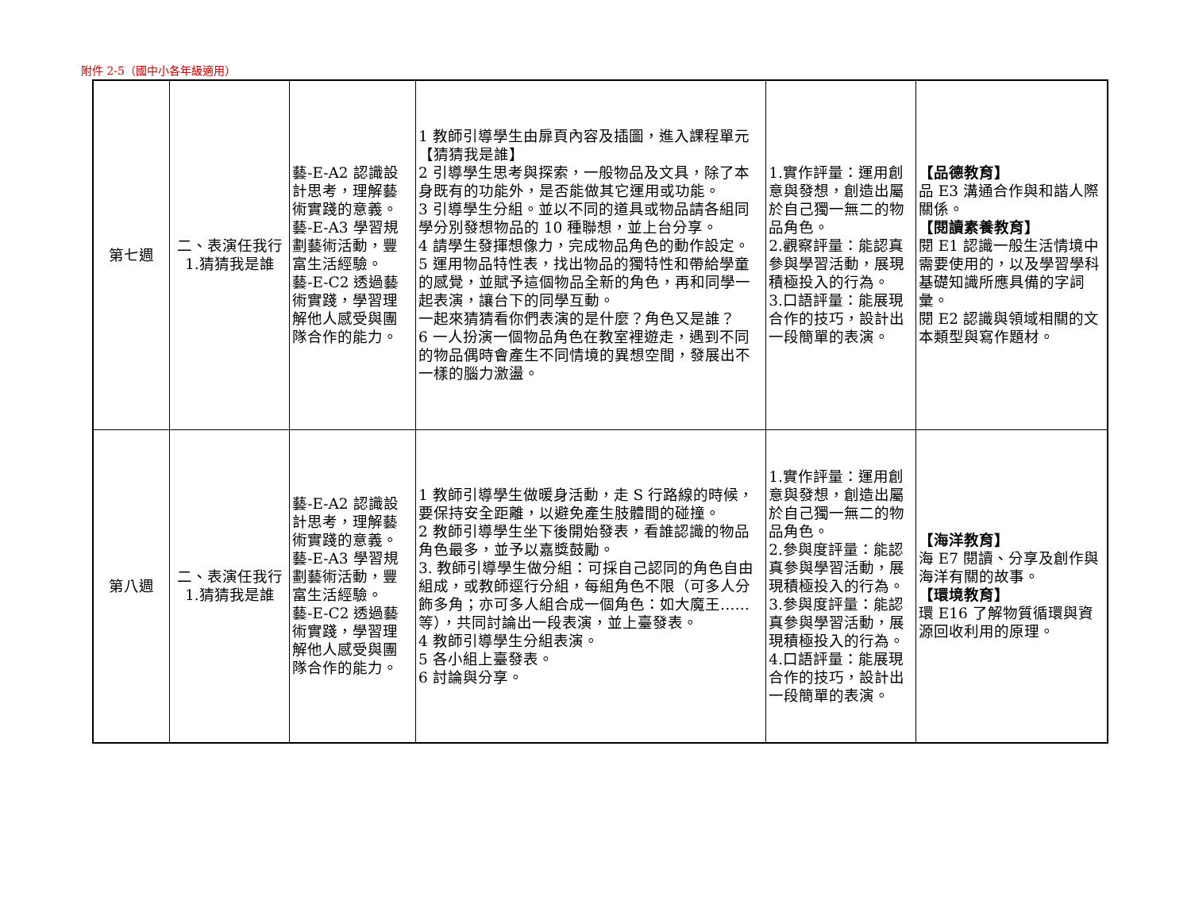附件 2-5（國中小各年級適用）
| 第七週 | 二、表演任我行 1.猜猜我是誰 | 藝-E-A2 認識設計思考，理解藝術實踐的意義。 藝-E-A3 學習規劃藝術活動，豐富生活經驗。 藝-E-C2 透過藝術實踐，學習理解他人感受與團隊合作的能力。 | 1 教師引導學生由扉頁內容及插圖，進入課程單元【猜猜我是誰】 2 引導學生思考與探索，一般物品及文具，除了本身既有的功能外，是否能做其它運用或功能。 3 引導學生分組。並以不同的道具或物品請各組同學分別發想物品的 10 種聯想，並上台分享。 4 請學生發揮想像力，完成物品角色的動作設定。 5 運用物品特性表，找出物品的獨特性和帶給學童的感覺，並賦予這個物品全新的角色，再和同學一起表演，讓台下的同學互動。 一起來猜猜看你們表演的是什麼？角色又是誰？ 6 一人扮演一個物品角色在教室裡遊走，遇到不同的物品偶時會產生不同情境的異想空間，發展出不一樣的腦力激盪。 | 1.實作評量：運用創意與發想，創造出屬於自己獨一無二的物品角色。 2.觀察評量：能認真參與學習活動，展現積極投入的行為。 3.口語評量：能展現合作的技巧，設計出一段簡單的表演。 | 【品德教育】 品 E3 溝通合作與和諧人際關係。 【閱讀素養教育】 閱 E1 認識一般生活情境中需要使用的，以及學習學科基礎知識所應具備的字詞彙。 閱 E2 認識與領域相關的文本類型與寫作題材。 |
| 第八週 | 二、表演任我行 1.猜猜我是誰 | 藝-E-A2 認識設計思考，理解藝術實踐的意義。 藝-E-A3 學習規劃藝術活動，豐富生活經驗。 藝-E-C2 透過藝術實踐，學習理解他人感受與團隊合作的能力。 | 1 教師引導學生做暖身活動，走 S 行路線的時候，要保持安全距離，以避免產生肢體間的碰撞。 2 教師引導學生坐下後開始發表，看誰認識的物品角色最多，並予以嘉獎鼓勵。 3. 教師引導學生做分組：可採自己認同的角色自由組成，或教師逕行分組，每組角色不限（可多人分飾多角；亦可多人組合成一個角色：如大魔王……等），共同討論出一段表演，並上臺發表。 4 教師引導學生分組表演。 5 各小組上臺發表。 6 討論與分享。 | 1.實作評量：運用創意與發想，創造出屬於自己獨一無二的物品角色。 2.參與度評量：能認真參與學習活動，展現積極投入的行為。 3.參與度評量：能認真參與學習活動，展現積極投入的行為。 4.口語評量：能展現合作的技巧，設計出一段簡單的表演。 | 【海洋教育】 海 E7 閱讀、分享及創作與海洋有關的故事。 【環境教育】 環 E16 了解物質循環與資源回收利用的原理。 |